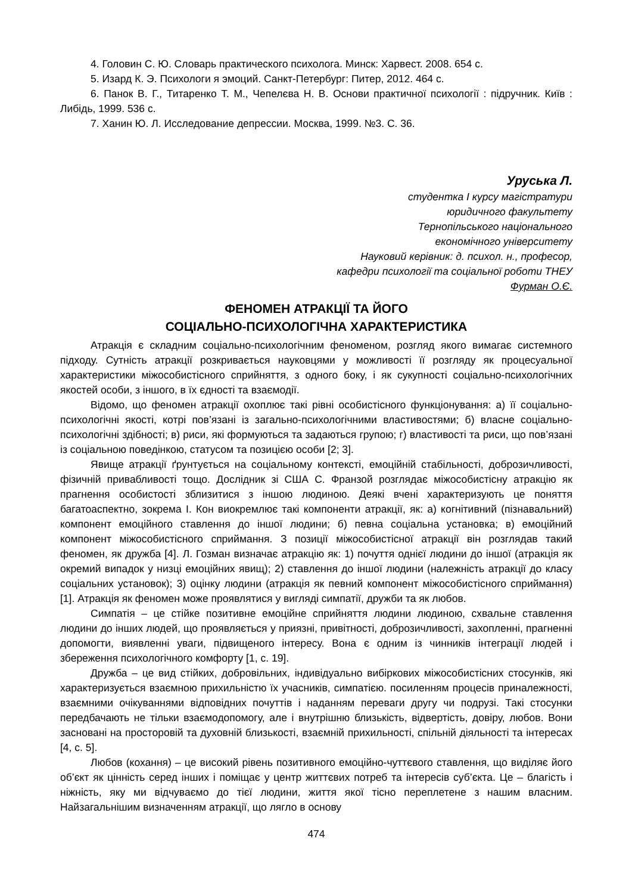4. Головин С. Ю. Словарь практического психолога. Минск: Харвест. 2008. 654 с.
5. Изард К. Э. Психологи я эмоций. Санкт-Петербург: Питер, 2012. 464 с.
6. Панок В. Г., Титаренко Т. М., Чепелєва Н. В. Основи практичної психології : підручник. Київ : Либідь, 1999. 536 с.
7. Ханин Ю. Л. Исследование депрессии. Москва, 1999. №3. С. 36.
Уруська Л.
студентка I курсу магістратури
юридичного факультету
Тернопільського національного
економічного університету
Науковий керівник: д. психол. н., професор,
кафедри психології та соціальної роботи ТНЕУ
Фурман О.Є.
ФЕНОМЕН АТРАКЦІЇ ТА ЙОГО
СОЦІАЛЬНО-ПСИХОЛОГІЧНА ХАРАКТЕРИСТИКА
Атракція є складним соціально-психологічним феноменом, розгляд якого вимагає системного підходу. Сутність атракції розкривається науковцями у можливості її розгляду як процесуальної характеристики міжособистісного сприйняття, з одного боку, і як сукупності соціально-психологічних якостей особи, з іншого, в їх єдності та взаємодії.
Відомо, що феномен атракції охоплює такі рівні особистісного функціонування: а) її соціально-психологічні якості, котрі пов’язані із загально-психологічними властивостями; б) власне соціально-психологічні здібності; в) риси, які формуються та задаються групою; г) властивості та риси, що пов’язані із соціальною поведінкою, статусом та позицією особи [2; 3].
Явище атракції ґрунтується на соціальному контексті, емоційній стабільності, доброзичливості, фізичній привабливості тощо. Дослідник зі США С. Франзой розглядає міжособистісну атракцію як прагнення особистості зблизитися з іншою людиною. Деякі вчені характеризують це поняття багатоаспектно, зокрема І. Кон виокремлює такі компоненти атракції, як: а) когнітивний (пізнавальний) компонент емоційного ставлення до іншої людини; б) певна соціальна установка; в) емоційний компонент міжособистісного сприймання. З позиції міжособистісної атракції він розглядав такий феномен, як дружба [4]. Л. Гозман визначає атракцію як: 1) почуття однієї людини до іншої (атракція як окремий випадок у низці емоційних явищ); 2) ставлення до іншої людини (належність атракції до класу соціальних установок); 3) оцінку людини (атракція як певний компонент міжособистісного сприймання) [1]. Атракція як феномен може проявлятися у вигляді симпатії, дружби та як любов.
Симпатія – це стійке позитивне емоційне сприйняття людини людиною, схвальне ставлення людини до інших людей, що проявляється у приязні, привітності, доброзичливості, захопленні, прагненні допомогти, виявленні уваги, підвищеного інтересу. Вона є одним із чинників інтеграції людей і збереження психологічного комфорту [1, с. 19].
Дружба – це вид стійких, добровільних, індивідуально вибіркових міжособистісних стосунків, які характеризується взаємною прихильністю їх учасників, симпатією. посиленням процесів приналежності, взаємними очікуваннями відповідних почуттів і наданням переваги другу чи подрузі. Такі стосунки передбачають не тільки взаємодопомогу, але і внутрішню близькість, відвертість, довіру, любов. Вони засновані на просторовій та духовній близькості, взаємній прихильності, спільній діяльності та інтересах [4, с. 5].
Любов (кохання) – це високий рівень позитивного емоційно-чуттєвого ставлення, що виділяє його об’єкт як цінність серед інших і поміщає у центр життєвих потреб та інтересів суб’єкта. Це – благість і ніжність, яку ми відчуваємо до тієї людини, життя якої тісно переплетене з нашим власним. Найзагальнішим визначенням атракції, що лягло в основу
474